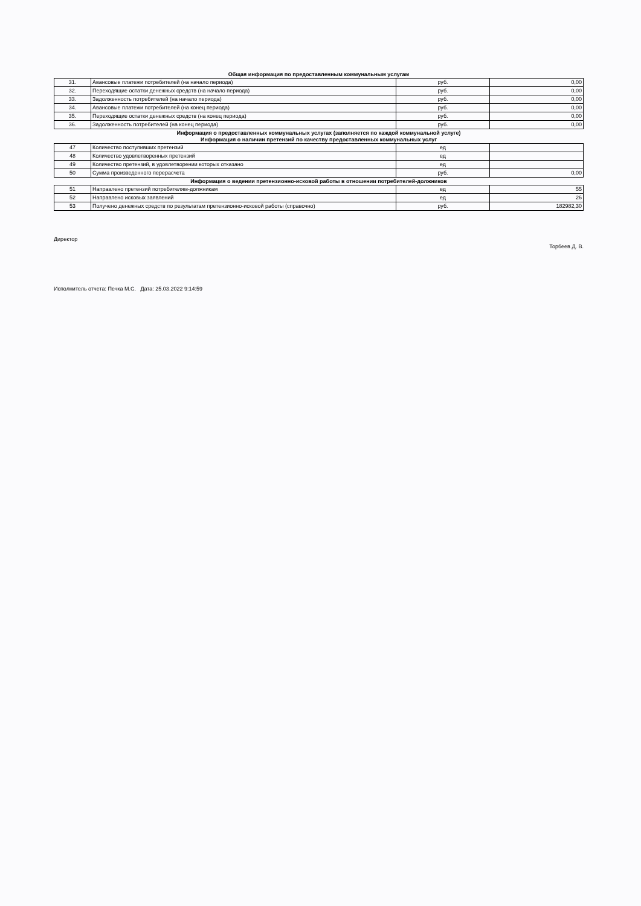Общая информация по предоставленным коммунальным услугам
| 31. | Авансовые платежи потребителей (на начало периода) | руб. | 0,00 |
| 32. | Переходящие остатки денежных средств (на начало периода) | руб. | 0,00 |
| 33. | Задолженность потребителей (на начало периода) | руб. | 0,00 |
| 34. | Авансовые платежи потребителей (на конец периода) | руб. | 0,00 |
| 35. | Переходящие остатки денежных средств (на конец периода) | руб. | 0,00 |
| 36. | Задолженность потребителей (на конец периода) | руб. | 0,00 |
Информация о предоставленных коммунальных услугах (заполняется по каждой коммунальной услуге)
Информация о наличии претензий по качеству предоставленных коммунальных услуг
| 47 | Количество поступивших претензий | ед | |
| 48 | Количество удовлетворенных претензий | ед | |
| 49 | Количество претензий, в удовлетворении которых отказано | ед | |
| 50 | Сумма произведенного перерасчета | руб. | 0,00 |
Информация о ведении претензионно-исковой работы в отношении потребителей-должников
| 51 | Направлено претензий потребителям-должникам | ед | 55 |
| 52 | Направлено исковых заявлений | ед | 26 |
| 53 | Получено денежных средств по результатам претензионно-исковой работы (справочно) | руб. | 182982,30 |
Директор
Торбеев Д. В.
Исполнитель отчета: Печка М.С. Дата: 25.03.2022 9:14:59